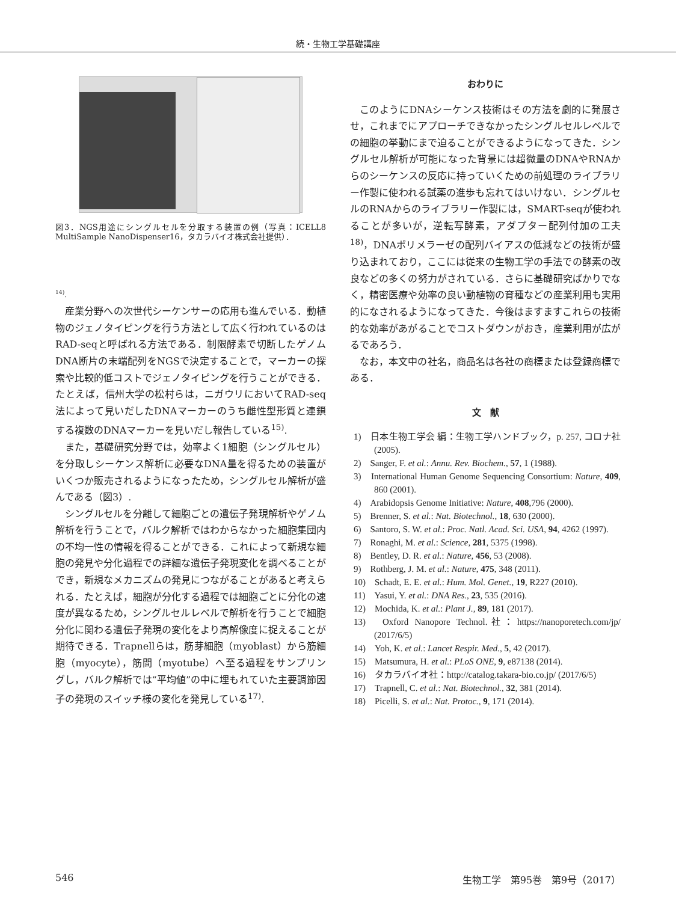続・生物工学基礎講座
図3．NGS用途にシングルセルを分取する装置の例（写真：ICELL8 MultiSample NanoDispenser16，タカラバイオ株式会社提供）．
<sup>14)</sup>.
産業分野への次世代シーケンサーの応用も進んでいる．動植物のジェノタイピングを行う方法として広く行われているのはRAD-seqと呼ばれる方法である．制限酵素で切断したゲノムDNA断片の末端配列をNGSで決定することで，マーカーの探索や比較的低コストでジェノタイピングを行うことができる．たとえば，信州大学の松村らは，ニガウリにおいてRAD-seq法によって見いだしたDNAマーカーのうち雌性型形質と連鎖する複数のDNAマーカーを見いだし報告している<sup>15)</sup>.
また，基礎研究分野では，効率よく1細胞（シングルセル）を分取しシーケンス解析に必要なDNA量を得るための装置がいくつか販売されるようになったため，シングルセル解析が盛んである（図3）.
シングルセルを分離して細胞ごとの遺伝子発現解析やゲノム解析を行うことで，バルク解析ではわからなかった細胞集団内の不均一性の情報を得ることができる．これによって新規な細胞の発見や分化過程での詳細な遺伝子発現変化を調べることができ，新規なメカニズムの発見につながることがあると考えられる．たとえば，細胞が分化する過程では細胞ごとに分化の速度が異なるため，シングルセルレベルで解析を行うことで細胞分化に関わる遺伝子発現の変化をより高解像度に捉えることが期待できる．Trapnellらは，筋芽細胞（myoblast）から筋細胞（myocyte），筋間（myotube）へ至る過程をサンプリングし，バルク解析では“平均値”の中に埋もれていた主要調節因子の発現のスイッチ様の変化を発見している<sup>17)</sup>.
おわりに
このようにDNAシーケンス技術はその方法を劇的に発展させ，これまでにアプローチできなかったシングルセルレベルでの細胞の挙動にまで迫ることができるようになってきた．シングルセル解析が可能になった背景には超微量のDNAやRNAからのシーケンスの反応に持っていくための前処理のライブラリー作製に使われる試薬の進歩も忘れてはいけない．シングルセルのRNAからのライブラリー作製には，SMART-seqが使われることが多いが，逆転写酵素，アダプター配列付加の工夫<sup>18)</sup>，DNAポリメラーゼの配列バイアスの低減などの技術が盛り込まれており，ここには従来の生物工学の手法での酵素の改良などの多くの努力がされている．さらに基礎研究ばかりでなく，精密医療や効率の良い動植物の育種などの産業利用も実用的になされるようになってきた．今後はますますこれらの技術的な効率があがることでコストダウンがおき，産業利用が広がるであろう．
なお，本文中の社名，商品名は各社の商標または登録商標である．
文　献
1)　日本生物工学会 編：生物工学ハンドブック，p. 257, コロナ社 (2005).
2)　Sanger, F. et al.: Annu. Rev. Biochem., 57, 1 (1988).
3)　International Human Genome Sequencing Consortium: Nature, 409, 860 (2001).
4)　Arabidopsis Genome Initiative: Nature, 408,796 (2000).
5)　Brenner, S. et al.: Nat. Biotechnol., 18, 630 (2000).
6)　Santoro, S. W. et al.: Proc. Natl. Acad. Sci. USA, 94, 4262 (1997).
7)　Ronaghi, M. et al.: Science, 281, 5375 (1998).
8)　Bentley, D. R. et al.: Nature, 456, 53 (2008).
9)　Rothberg, J. M. et al.: Nature, 475, 348 (2011).
10)　Schadt, E. E. et al.: Hum. Mol. Genet., 19, R227 (2010).
11)　Yasui, Y. et al.: DNA Res., 23, 535 (2016).
12)　Mochida, K. et al.: Plant J., 89, 181 (2017).
13)　Oxford Nanopore Technol.社：https://nanoporetech.com/jp/ (2017/6/5)
14)　Yoh, K. et al.: Lancet Respir. Med., 5, 42 (2017).
15)　Matsumura, H. et al.: PLoS ONE, 9, e87138 (2014).
16)　タカラバイオ社：http://catalog.takara-bio.co.jp/ (2017/6/5)
17)　Trapnell, C. et al.: Nat. Biotechnol., 32, 381 (2014).
18)　Picelli, S. et al.: Nat. Protoc., 9, 171 (2014).
546 生物工学　第95巻　第9号（2017）